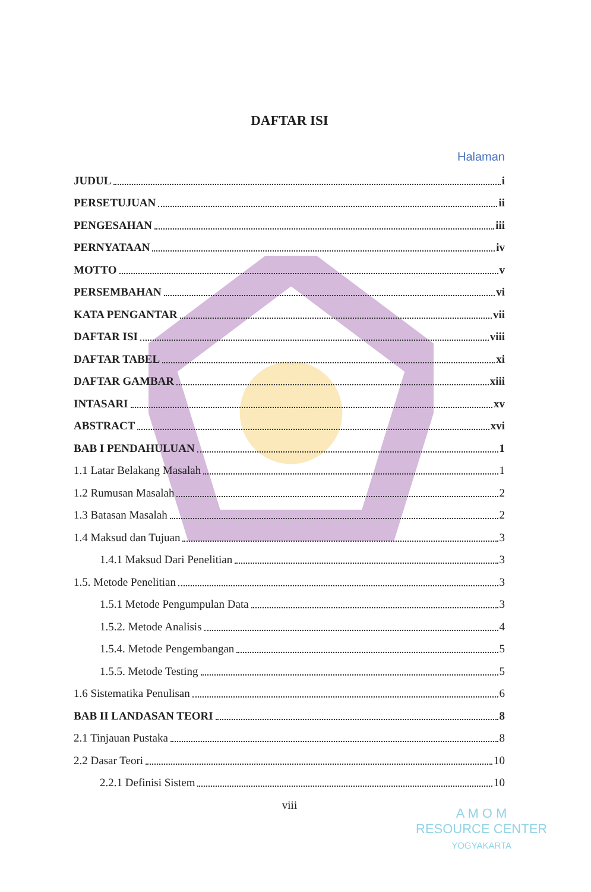DAFTAR ISI
Halaman
JUDUL i
PERSETUJUAN ii
PENGESAHAN iii
PERNYATAAN iv
MOTTO v
PERSEMBAHAN vi
KATA PENGANTAR vii
DAFTAR ISI viii
DAFTAR TABEL xi
DAFTAR GAMBAR xiii
INTASARI xv
ABSTRACT xvi
BAB I PENDAHULUAN 1
1.1 Latar Belakang Masalah 1
1.2 Rumusan Masalah 2
1.3 Batasan Masalah 2
1.4 Maksud dan Tujuan 3
1.4.1 Maksud Dari Penelitian 3
1.5. Metode Penelitian 3
1.5.1 Metode Pengumpulan Data 3
1.5.2. Metode Analisis 4
1.5.4. Metode Pengembangan 5
1.5.5. Metode Testing 5
1.6 Sistematika Penulisan 6
BAB II LANDASAN TEORI 8
2.1 Tinjauan Pustaka 8
2.2 Dasar Teori 10
2.2.1 Definisi Sistem 10
viii
A M O M
RESOURCE CENTER
YOGYAKARTA